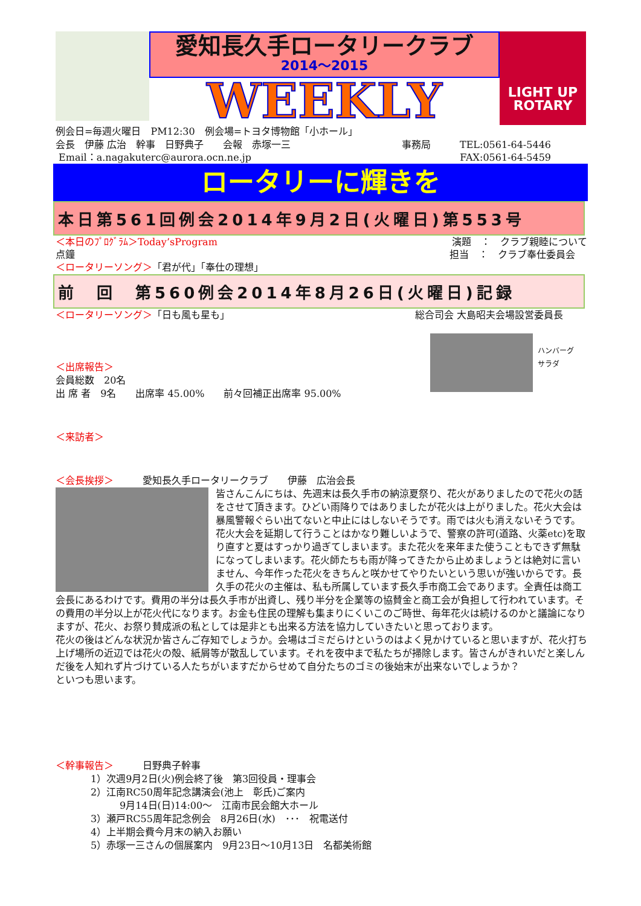愛知長久手ロータリークラブ
2014～2015
WEEKLY
LIGHT UP
ROTARY
例会日=毎週火曜日　PM12:30　例会場=トヨタ博物館「小ホール」
会長　伊藤 広治　幹事　日野典子　　会報　赤塚一三 事務局　　　TEL:0561-64-5446
Email：a.nagakuterc@aurora.ocn.ne.jp FAX:0561-64-5459
ロータリーに輝きを
本日第561回例会2014年9月2日(火曜日)第553号
＜本日のﾌﾟﾛｸﾞﾗﾑ＞Today’sProgram 演題　：　クラブ親睦について
点鐘 担当　：　クラブ奉仕委員会
＜ロータリーソング＞「君が代」「奉仕の理想」
前　回　第560例会2014年8月26日(火曜日)記録
＜ロータリーソング＞「日も風も星も」 総合司会 大島昭夫会場設営委員長
＜出席報告＞
会員総数　20名
出 席 者　9名　　出席率 45.00%　　前々回補正出席率 95.00%
ハンバーグ
サラダ
＜来訪者＞
＜会長挨拶＞　　　愛知長久手ロータリークラブ　　伊藤　広治会長
皆さんこんにちは、先週末は長久手市の納涼夏祭り、花火がありましたので花火の話をさせて頂きます。ひどい雨降りではありましたが花火は上がりました。花火大会は暴風警報ぐらい出てないと中止にはしないそうです。雨では火も消えないそうです。花火大会を延期して行うことはかなり難しいようで、警察の許可(道路、火薬etc)を取り直すと夏はすっかり過ぎてしまいます。また花火を来年また使うこともできず無駄になってしまいます。花火師たちも雨が降ってきたから止めましょうとは絶対に言いません、今年作った花火をきちんと咲かせてやりたいという思いが強いからです。長久手の花火の主催は、私も所属しています長久手市商工会であります。全責任は商工会長にあるわけです。費用の半分は長久手市が出資し、残り半分を企業等の協賛金と商工会が負担して行われています。その費用の半分以上が花火代になります。お金も住民の理解も集まりにくいこのご時世、毎年花火は続けるのかと議論になりますが、花火、お祭り賛成派の私としては是非とも出来る方法を協力していきたいと思っております。
花火の後はどんな状況か皆さんご存知でしょうか。会場はゴミだらけというのはよく見かけていると思いますが、花火打ち上げ場所の近辺では花火の殻、紙屑等が散乱しています。それを夜中まで私たちが掃除します。皆さんがきれいだと楽しんだ後を人知れず片づけている人たちがいますだからせめて自分たちのゴミの後始末が出来ないでしょうか？
といつも思います。
＜幹事報告＞　　　日野典子幹事
1）次週9月2日(火)例会終了後　第3回役員・理事会
2）江南RC50周年記念講演会(池上　彰氏)ご案内
　　　9月14日(日)14:00～　江南市民会館大ホール
3）瀬戸RC55周年記念例会　8月26日(水)　･･･　祝電送付
4）上半期会費今月末の納入お願い
5）赤塚一三さんの個展案内　9月23日～10月13日　名都美術館